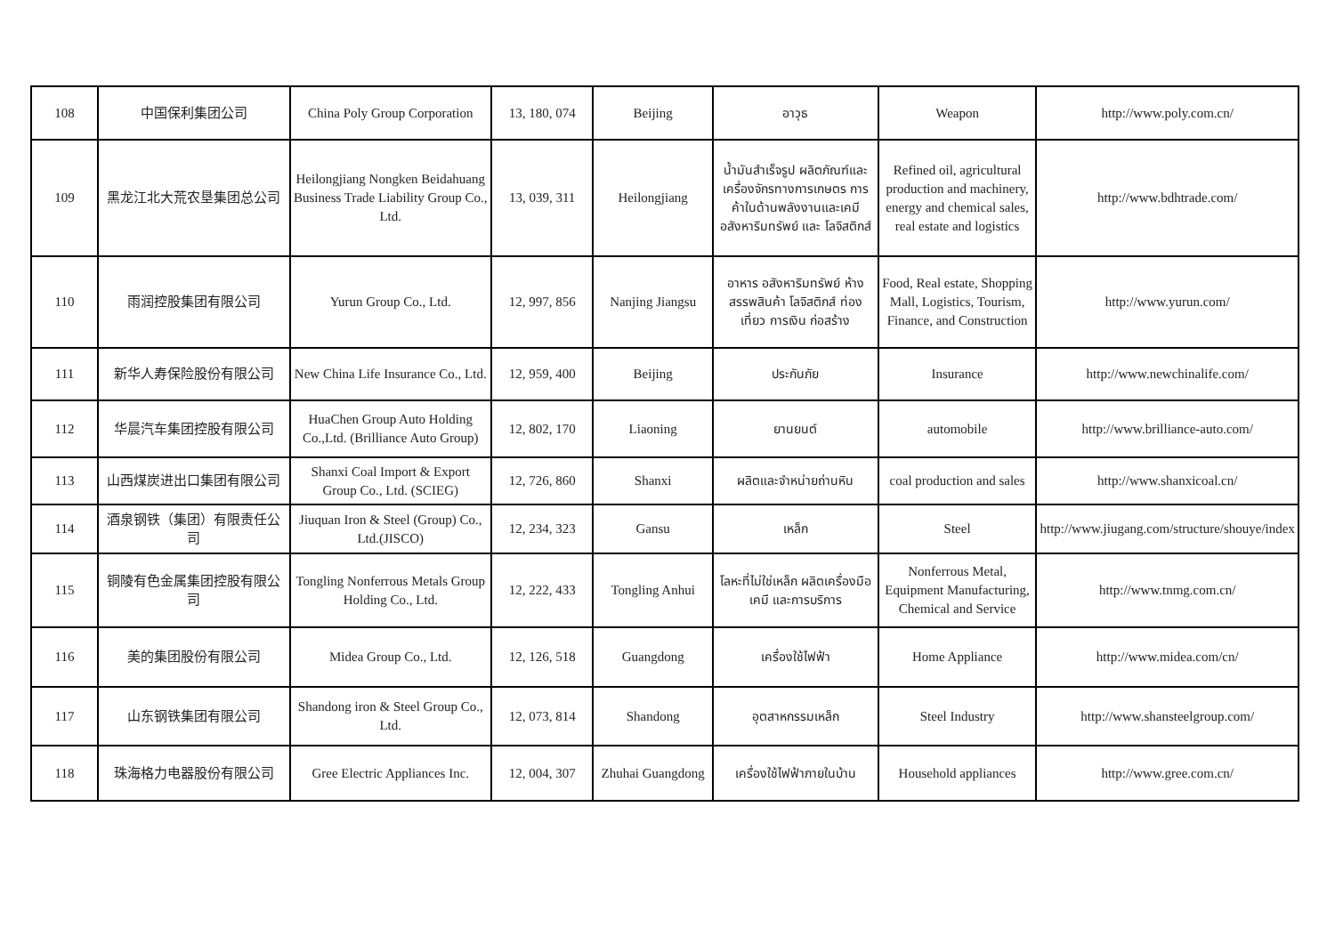| 108 | 中国保利集团公司 | China Poly Group Corporation | 13, 180, 074 | Beijing | อาวุธ | Weapon | http://www.poly.com.cn/ |
| 109 | 黑龙江北大荒农垦集团总公司 | Heilongjiang Nongken Beidahuang Business Trade Liability Group Co., Ltd. | 13, 039, 311 | Heilongjiang | น้ำมันสำเร็จรูป ผลิตภัณฑ์และเครื่องจักรทางการเกษตร การค้าในด้านพลังงานและเคมี อสังหาริมทรัพย์ และ โลจิสติกส์ | Refined oil, agricultural production and machinery, energy and chemical sales, real estate and logistics | http://www.bdhtrade.com/ |
| 110 | 雨润控股集团有限公司 | Yurun Group Co., Ltd. | 12, 997, 856 | Nanjing Jiangsu | อาหาร อสังหาริมทรัพย์ ห้างสรรพสินค้า โลจิสติกส์ ท่องเที่ยว การเงิน ก่อสร้าง | Food, Real estate, Shopping Mall, Logistics, Tourism, Finance, and Construction | http://www.yurun.com/ |
| 111 | 新华人寿保险股份有限公司 | New China Life Insurance Co., Ltd. | 12, 959, 400 | Beijing | ประกันภัย | Insurance | http://www.newchinalife.com/ |
| 112 | 华晨汽车集团控股有限公司 | HuaChen Group Auto Holding Co.,Ltd. (Brilliance Auto Group) | 12, 802, 170 | Liaoning | ยานยนต์ | automobile | http://www.brilliance-auto.com/ |
| 113 | 山西煤炭进出口集团有限公司 | Shanxi Coal Import & Export Group Co., Ltd. (SCIEG) | 12, 726, 860 | Shanxi | ผลิตและจำหน่ายถ่านหิน | coal production and sales | http://www.shanxicoal.cn/ |
| 114 | 酒泉钢铁（集团）有限责任公司 | Jiuquan Iron & Steel (Group) Co., Ltd.(JISCO) | 12, 234, 323 | Gansu | เหล็ก | Steel | http://www.jiugang.com/structure/shouye/index |
| 115 | 铜陵有色金属集团控股有限公司 | Tongling Nonferrous Metals Group Holding Co., Ltd. | 12, 222, 433 | Tongling Anhui | โลหะที่ไม่ใช่เหล็ก ผลิตเครื่องมือ เคมี และการบริการ | Nonferrous Metal, Equipment Manufacturing, Chemical and Service | http://www.tnmg.com.cn/ |
| 116 | 美的集团股份有限公司 | Midea Group Co., Ltd. | 12, 126, 518 | Guangdong | เครื่องใช้ไฟฟ้า | Home Appliance | http://www.midea.com/cn/ |
| 117 | 山东钢铁集团有限公司 | Shandong iron & Steel Group Co., Ltd. | 12, 073, 814 | Shandong | อุตสาหกรรมเหล็ก | Steel Industry | http://www.shansteelgroup.com/ |
| 118 | 珠海格力电器股份有限公司 | Gree Electric Appliances Inc. | 12, 004, 307 | Zhuhai Guangdong | เครื่องใช้ไฟฟ้าภายในบ้าน | Household appliances | http://www.gree.com.cn/ |